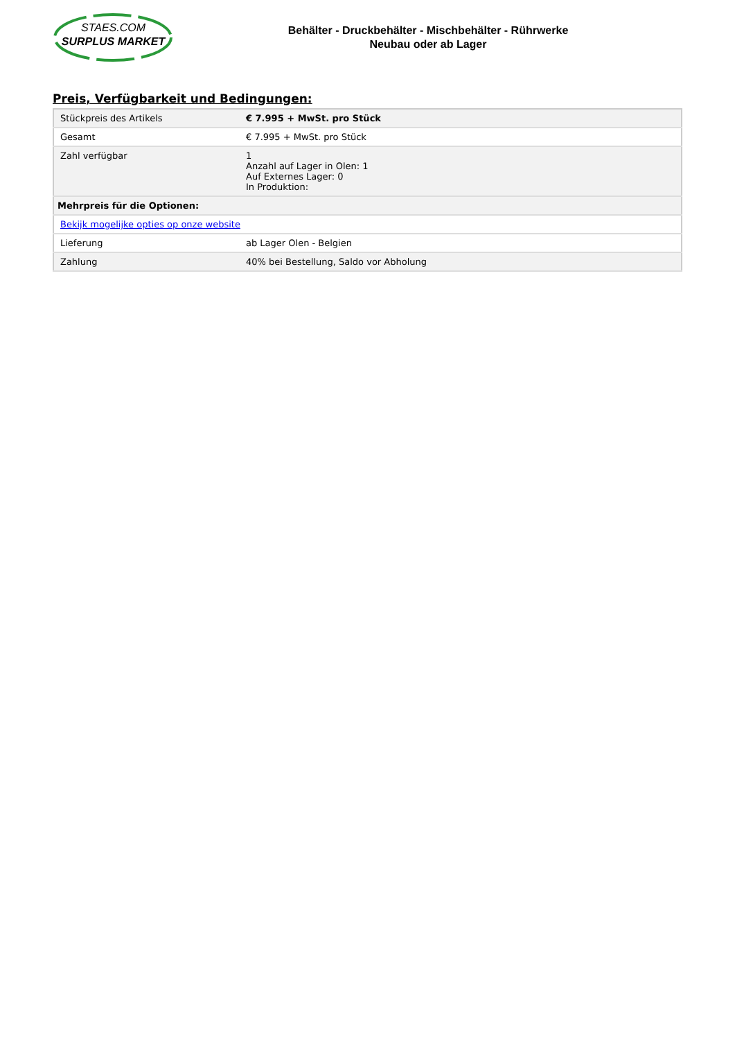STAES.COM
SURPLUS MARKET
Behälter - Druckbehälter - Mischbehälter - Rührwerke
Neubau oder ab Lager
Preis, Verfügbarkeit und Bedingungen:
| Stückpreis des Artikels | € 7.995 + MwSt. pro Stück |
| Gesamt | € 7.995 + MwSt. pro Stück |
| Zahl verfügbar | 1 Anzahl auf Lager in Olen: 1 Auf Externes Lager: 0 In Produktion: |
| Mehrpreis für die Optionen: | |
| Bekijk mogelijke opties op onze website | |
| Lieferung | ab Lager Olen - Belgien |
| Zahlung | 40% bei Bestellung, Saldo vor Abholung |